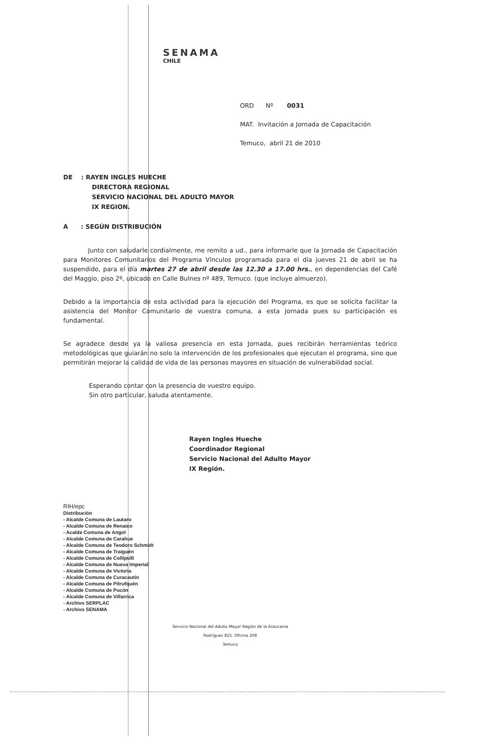SENAMA
CHILE
ORD Nº 0031
MAT. Invitación a Jornada de Capacitación
Temuco, abril 21 de 2010
DE : RAYEN INGLES HUECHE
DIRECTORA REGIONAL
SERVICIO NACIONAL DEL ADULTO MAYOR
IX REGION.
A : SEGÚN DISTRIBUCIÓN
Junto con saludarle cordialmente, me remito a ud., para informarle que la Jornada de Capacitación para Monitores Comunitarios del Programa Vínculos programada para el día jueves 21 de abril se ha suspendido, para el día martes 27 de abril desde las 12.30 a 17.00 hrs., en dependencias del Café del Maggio, piso 2º, ubicado en Calle Bulnes nº 489, Temuco. (que incluye almuerzo).
Debido a la importancia de esta actividad para la ejecución del Programa, es que se solicita facilitar la asistencia del Monitor Comunitario de vuestra comuna, a esta Jornada pues su participación es fundamental.
Se agradece desde ya la valiosa presencia en esta Jornada, pues recibirán herramientas teórico metodológicas que guiarán no solo la intervención de los profesionales que ejecutan el programa, sino que permitirán mejorar la calidad de vida de las personas mayores en situación de vulnerabilidad social.
Esperando contar con la presencia de vuestro equipo.
Sin otro particular, saluda atentamente.
Rayen Ingles Hueche
Coordinador Regional
Servicio Nacional del Adulto Mayor
IX Región.
RIH/epc
Distribución
- Alcalde Comuna de Lautaro
- Alcalde Comuna de Renaico
- Acalde Comuna de Angol
- Alcalde Comuna de Carahue
- Alcalde Comuna de Teodoro Schmidt
- Alcalde Comuna de Traiguén
- Alcalde Comuna de Collipulli
- Alcalde Comuna de Nueva Imperial
- Alcalde Comuna de Victoria
- Alcalde Comuna de Curacautín
- Alcalde Comuna de Pitrufquén
- Alcalde Comuna de Pucón
- Alcalde Comuna de Villarrica
- Archivo SERPLAC
- Archivo SENAMA
Servicio Nacional del Adulto Mayor Región de la Araucania
Rodríguez 825. Oficina 208
Temuco